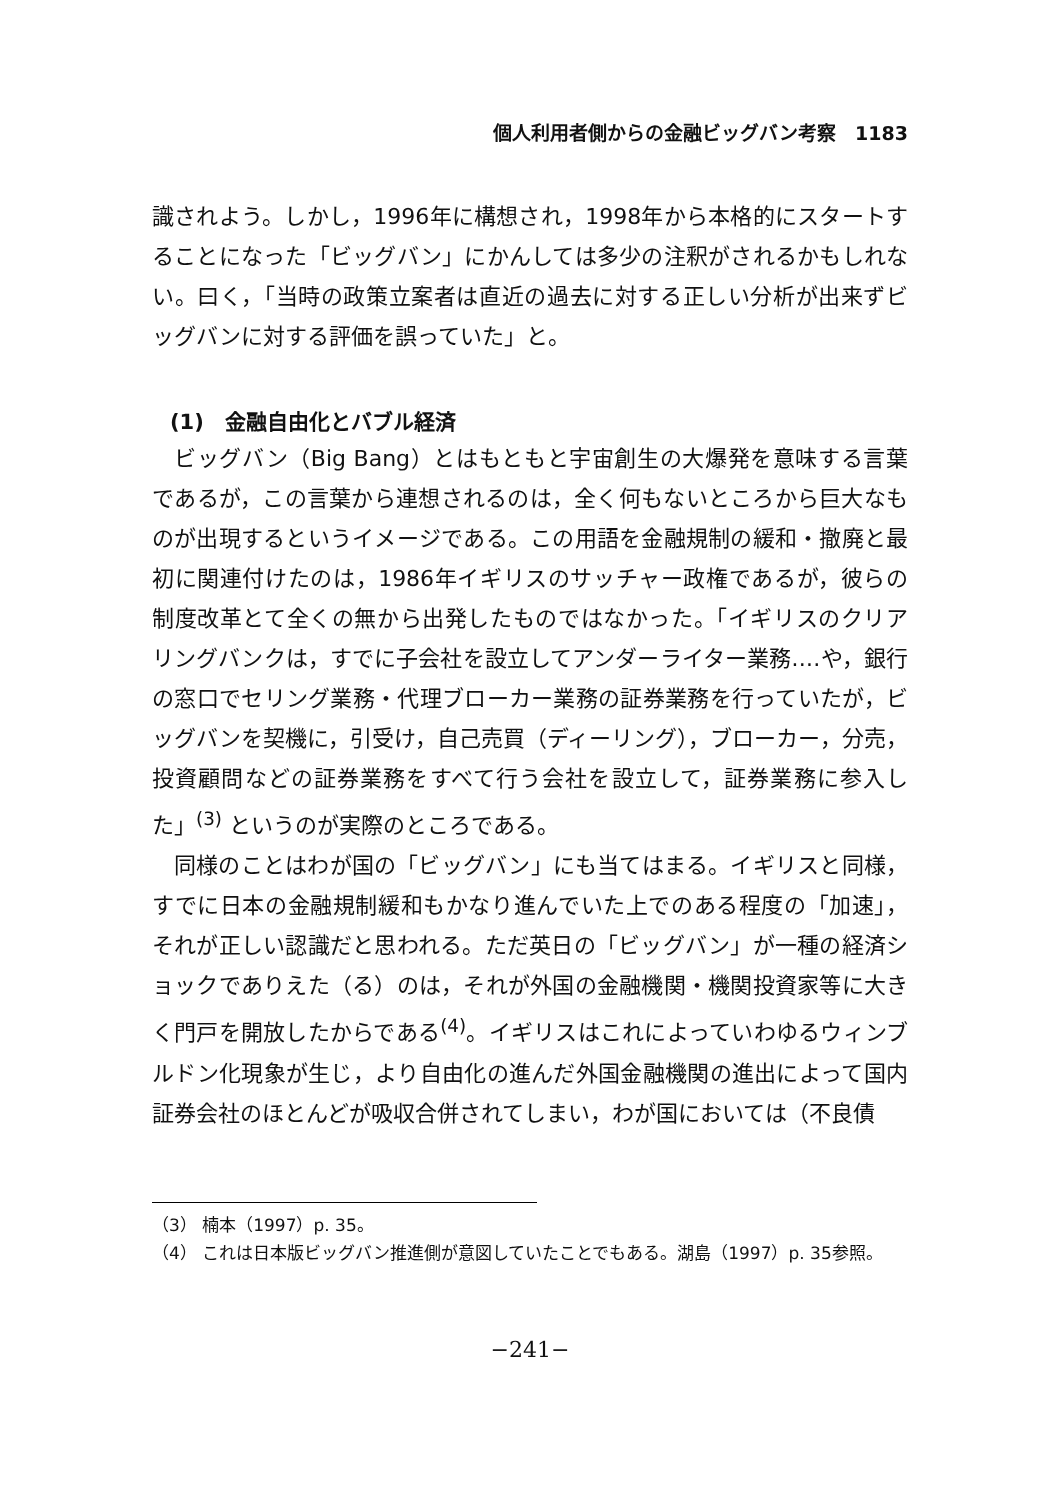個人利用者側からの金融ビッグバン考察　1183
識されよう。しかし，1996年に構想され，1998年から本格的にスタートすることになった「ビッグバン」にかんしては多少の注釈がされるかもしれない。曰く，「当時の政策立案者は直近の過去に対する正しい分析が出来ずビッグバンに対する評価を誤っていた」と。
(1)　金融自由化とバブル経済
ビッグバン（Big Bang）とはもともと宇宙創生の大爆発を意味する言葉であるが，この言葉から連想されるのは，全く何もないところから巨大なものが出現するというイメージである。この用語を金融規制の緩和・撤廃と最初に関連付けたのは，1986年イギリスのサッチャー政権であるが，彼らの制度改革とて全くの無から出発したものではなかった。「イギリスのクリアリングバンクは，すでに子会社を設立してアンダーライター業務‥‥や，銀行の窓口でセリング業務・代理ブローカー業務の証券業務を行っていたが，ビッグバンを契機に，引受け，自己売買（ディーリング），ブローカー，分売，投資顧問などの証券業務をすべて行う会社を設立して，証券業務に参入した」<sup>(3)</sup> というのが実際のところである。
同様のことはわが国の「ビッグバン」にも当てはまる。イギリスと同様，すでに日本の金融規制緩和もかなり進んでいた上でのある程度の「加速」，それが正しい認識だと思われる。ただ英日の「ビッグバン」が一種の経済ショックでありえた（る）のは，それが外国の金融機関・機関投資家等に大きく門戸を開放したからである<sup>(4)</sup>。イギリスはこれによっていわゆるウィンブルドン化現象が生じ，より自由化の進んだ外国金融機関の進出によって国内証券会社のほとんどが吸収合併されてしまい，わが国においては（不良債
（3） 楠本（1997）p. 35。
（4） これは日本版ビッグバン推進側が意図していたことでもある。湖島（1997）p. 35参照。
−241−